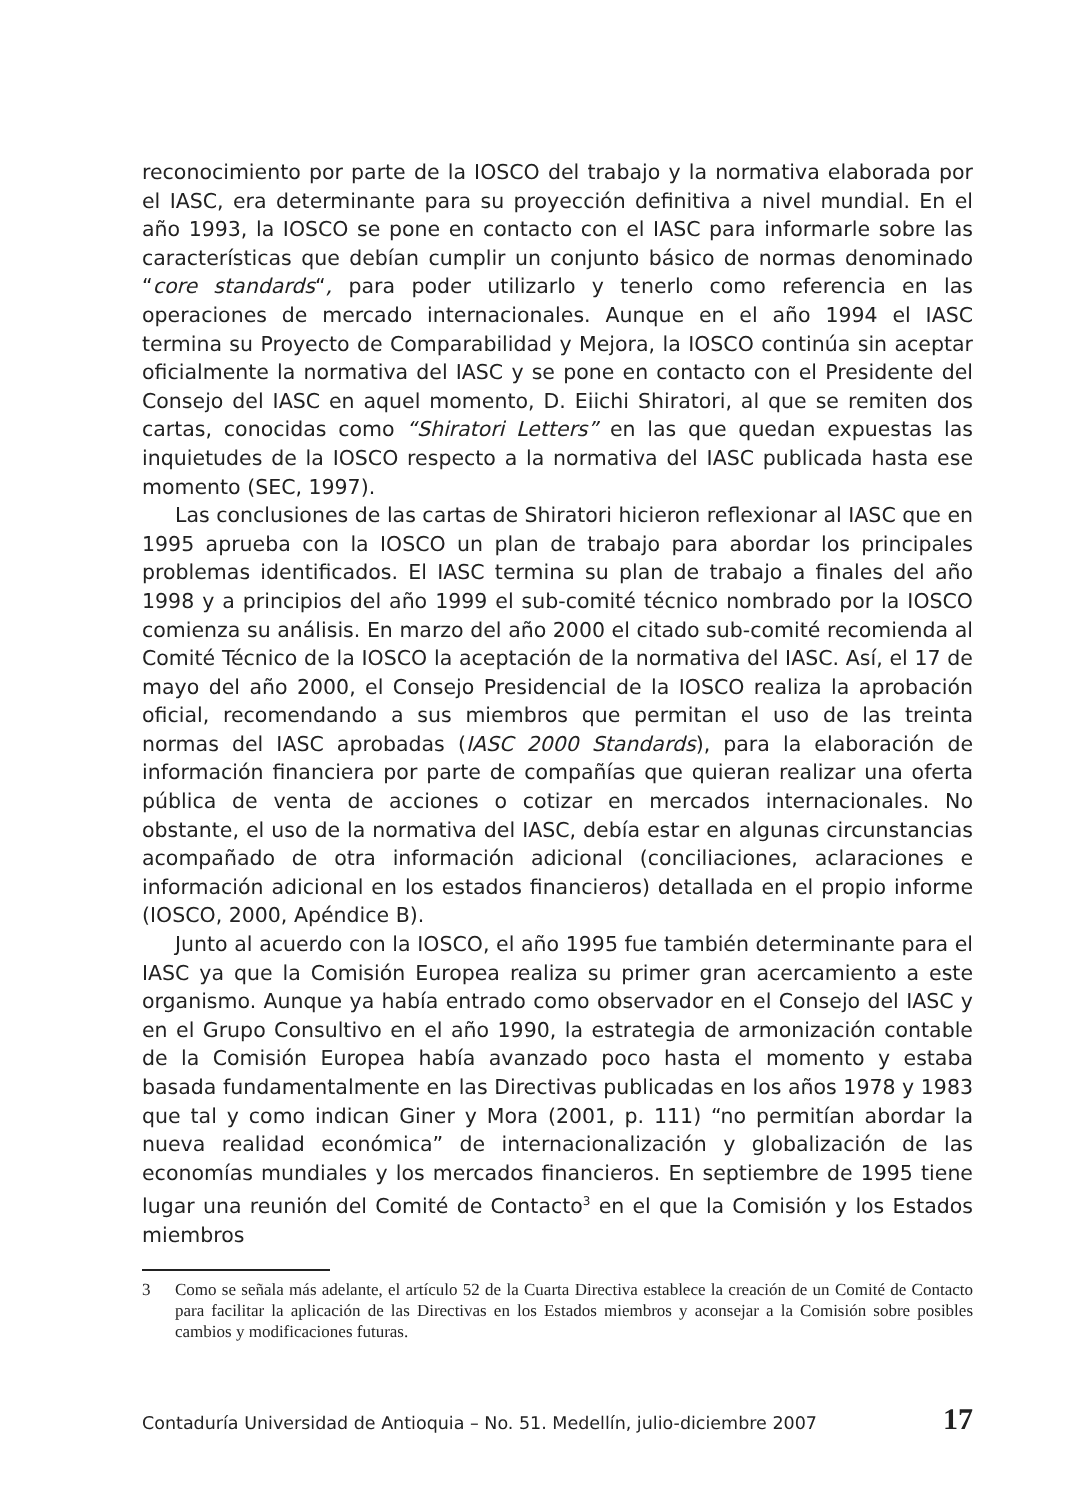reconocimiento por parte de la IOSCO del trabajo y la normativa elaborada por el IASC, era determinante para su proyección definitiva a nivel mundial. En el año 1993, la IOSCO se pone en contacto con el IASC para informarle sobre las características que debían cumplir un conjunto básico de normas denominado “core standards“, para poder utilizarlo y tenerlo como referencia en las operaciones de mercado internacionales. Aunque en el año 1994 el IASC termina su Proyecto de Comparabilidad y Mejora, la IOSCO continúa sin aceptar oficialmente la normativa del IASC y se pone en contacto con el Presidente del Consejo del IASC en aquel momento, D. Eiichi Shiratori, al que se remiten dos cartas, conocidas como “Shiratori Letters” en las que quedan expuestas las inquietudes de la IOSCO respecto a la normativa del IASC publicada hasta ese momento (SEC, 1997).
Las conclusiones de las cartas de Shiratori hicieron reflexionar al IASC que en 1995 aprueba con la IOSCO un plan de trabajo para abordar los principales problemas identificados. El IASC termina su plan de trabajo a finales del año 1998 y a principios del año 1999 el sub-comité técnico nombrado por la IOSCO comienza su análisis. En marzo del año 2000 el citado sub-comité recomienda al Comité Técnico de la IOSCO la aceptación de la normativa del IASC. Así, el 17 de mayo del año 2000, el Consejo Presidencial de la IOSCO realiza la aprobación oficial, recomendando a sus miembros que permitan el uso de las treinta normas del IASC aprobadas (IASC 2000 Standards), para la elaboración de información financiera por parte de compañías que quieran realizar una oferta pública de venta de acciones o cotizar en mercados internacionales. No obstante, el uso de la normativa del IASC, debía estar en algunas circunstancias acompañado de otra información adicional (conciliaciones, aclaraciones e información adicional en los estados financieros) detallada en el propio informe (IOSCO, 2000, Apéndice B).
Junto al acuerdo con la IOSCO, el año 1995 fue también determinante para el IASC ya que la Comisión Europea realiza su primer gran acercamiento a este organismo. Aunque ya había entrado como observador en el Consejo del IASC y en el Grupo Consultivo en el año 1990, la estrategia de armonización contable de la Comisión Europea había avanzado poco hasta el momento y estaba basada fundamentalmente en las Directivas publicadas en los años 1978 y 1983 que tal y como indican Giner y Mora (2001, p. 111) “no permitían abordar la nueva realidad económica” de internacionalización y globalización de las economías mundiales y los mercados financieros. En septiembre de 1995 tiene lugar una reunión del Comité de Contacto<sup>3</sup> en el que la Comisión y los Estados miembros
3 Como se señala más adelante, el artículo 52 de la Cuarta Directiva establece la creación de un Comité de Contacto para facilitar la aplicación de las Directivas en los Estados miembros y aconsejar a la Comisión sobre posibles cambios y modificaciones futuras.
Contaduría Universidad de Antioquia – No. 51. Medellín, julio-diciembre 2007 17